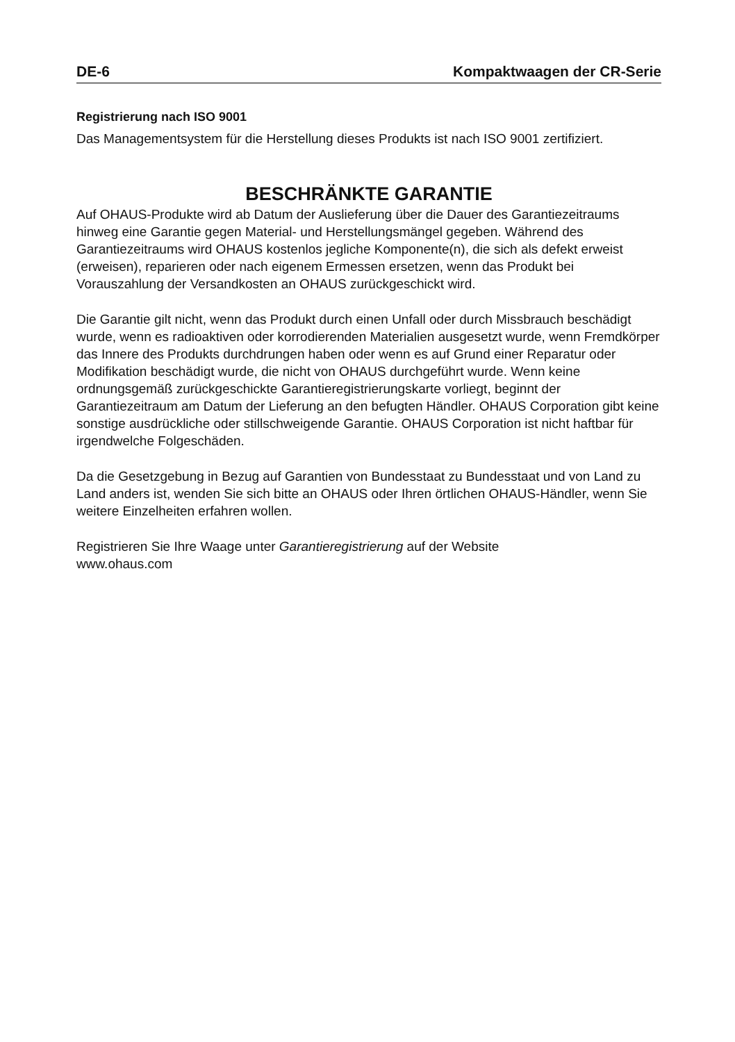DE-6 Kompaktwaagen der CR-Serie
Registrierung nach ISO 9001
Das Managementsystem für die Herstellung dieses Produkts ist nach ISO 9001 zertifiziert.
BESCHRÄNKTE GARANTIE
Auf OHAUS-Produkte wird ab Datum der Auslieferung über die Dauer des Garantiezeitraums hinweg eine Garantie gegen Material- und Herstellungsmängel gegeben. Während des Garantiezeitraums wird OHAUS kostenlos jegliche Komponente(n), die sich als defekt erweist (erweisen), reparieren oder nach eigenem Ermessen ersetzen, wenn das Produkt bei Vorauszahlung der Versandkosten an OHAUS zurückgeschickt wird.
Die Garantie gilt nicht, wenn das Produkt durch einen Unfall oder durch Missbrauch beschädigt wurde, wenn es radioaktiven oder korrodierenden Materialien ausgesetzt wurde, wenn Fremdkörper das Innere des Produkts durchdrungen haben oder wenn es auf Grund einer Reparatur oder Modifikation beschädigt wurde, die nicht von OHAUS durchgeführt wurde. Wenn keine ordnungsgemäß zurückgeschickte Garantieregistrierungskarte vorliegt, beginnt der Garantiezeitraum am Datum der Lieferung an den befugten Händler. OHAUS Corporation gibt keine sonstige ausdrückliche oder stillschweigende Garantie. OHAUS Corporation ist nicht haftbar für irgendwelche Folgeschäden.
Da die Gesetzgebung in Bezug auf Garantien von Bundesstaat zu Bundesstaat und von Land zu Land anders ist, wenden Sie sich bitte an OHAUS oder Ihren örtlichen OHAUS-Händler, wenn Sie weitere Einzelheiten erfahren wollen.
Registrieren Sie Ihre Waage unter Garantieregistrierung auf der Website
www.ohaus.com